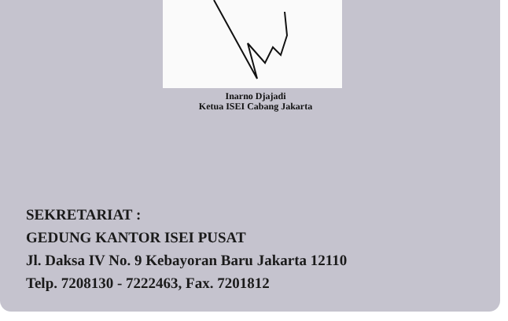Inarno Djajadi
Ketua ISEI Cabang Jakarta
SEKRETARIAT :
GEDUNG KANTOR ISEI PUSAT
Jl. Daksa IV No. 9 Kebayoran Baru Jakarta 12110
Telp. 7208130 - 7222463, Fax. 7201812